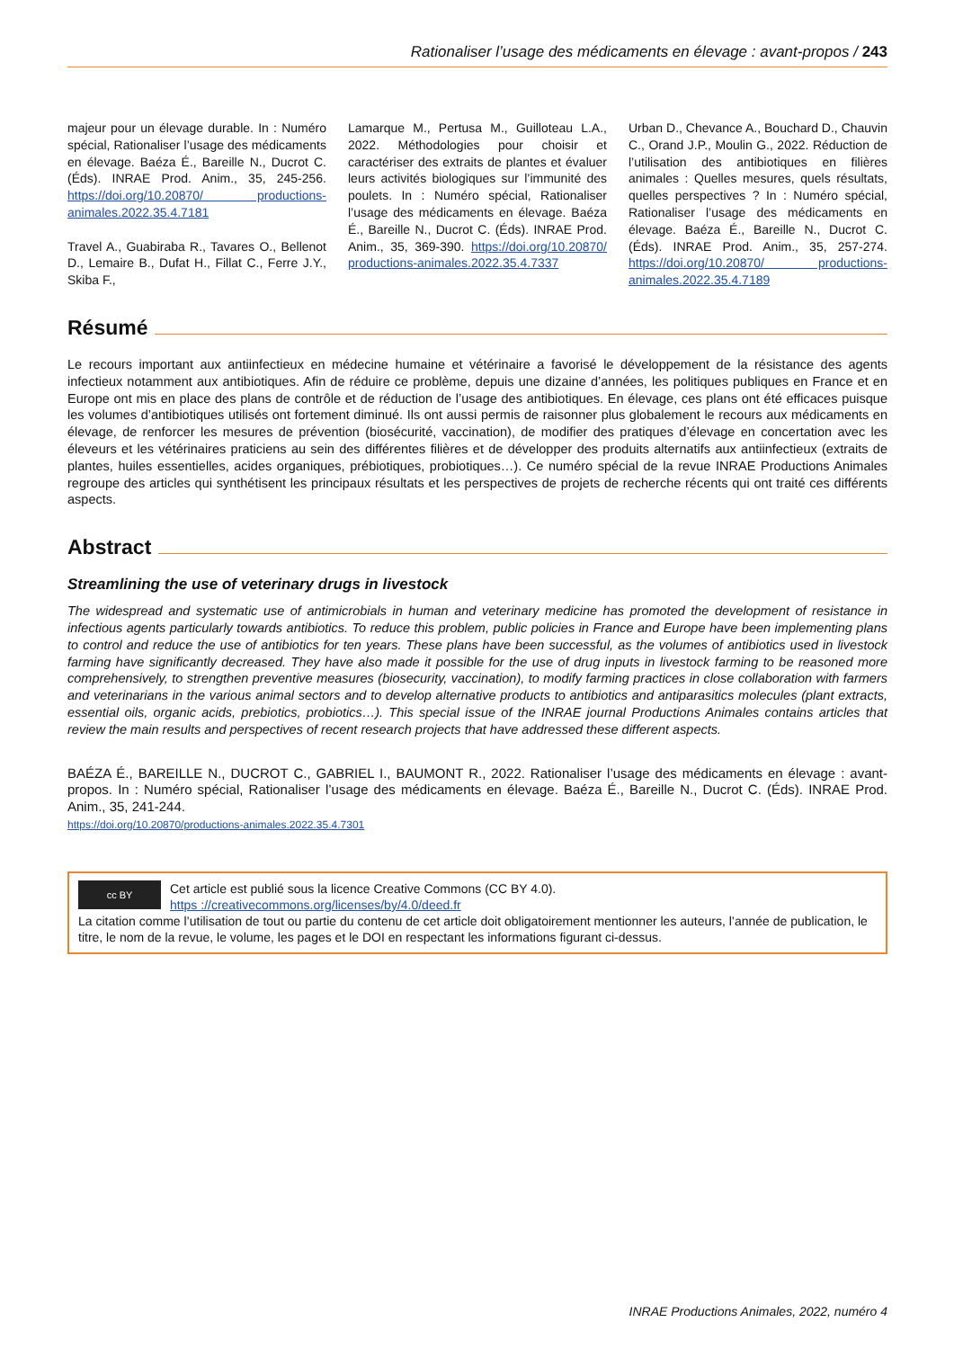Rationaliser l’usage des médicaments en élevage : avant-propos / 243
majeur pour un élevage durable. In : Numéro spécial, Rationaliser l’usage des médicaments en élevage. Baéza É., Bareille N., Ducrot C. (Éds). INRAE Prod. Anim., 35, 245-256. https://doi.org/10.20870/ productions-animales.2022.35.4.7181
Travel A., Guabiraba R., Tavares O., Bellenot D., Lemaire B., Dufat H., Fillat C., Ferre J.Y., Skiba F.,
Lamarque M., Pertusa M., Guilloteau L.A., 2022. Méthodologies pour choisir et caractériser des extraits de plantes et évaluer leurs activités biologiques sur l’immunité des poulets. In : Numéro spécial, Rationaliser l’usage des médicaments en élevage. Baéza É., Bareille N., Ducrot C. (Éds). INRAE Prod. Anim., 35, 369-390. https://doi.org/10.20870/ productions-animales.2022.35.4.7337
Urban D., Chevance A., Bouchard D., Chauvin C., Orand J.P., Moulin G., 2022. Réduction de l’utilisation des antibiotiques en filières animales : Quelles mesures, quels résultats, quelles perspectives ? In : Numéro spécial, Rationaliser l’usage des médicaments en élevage. Baéza É., Bareille N., Ducrot C. (Éds). INRAE Prod. Anim., 35, 257-274. https://doi.org/10.20870/ productions-animales.2022.35.4.7189
Résumé
Le recours important aux antiinfectieux en médecine humaine et vétérinaire a favorisé le développement de la résistance des agents infectieux notamment aux antibiotiques. Afin de réduire ce problème, depuis une dizaine d’années, les politiques publiques en France et en Europe ont mis en place des plans de contrôle et de réduction de l’usage des antibiotiques. En élevage, ces plans ont été efficaces puisque les volumes d’antibiotiques utilisés ont fortement diminué. Ils ont aussi permis de raisonner plus globalement le recours aux médicaments en élevage, de renforcer les mesures de prévention (biosécurité, vaccination), de modifier des pratiques d’élevage en concertation avec les éleveurs et les vétérinaires praticiens au sein des différentes filières et de développer des produits alternatifs aux antiinfectieux (extraits de plantes, huiles essentielles, acides organiques, prébiotiques, probiotiques…). Ce numéro spécial de la revue INRAE Productions Animales regroupe des articles qui synthétisent les principaux résultats et les perspectives de projets de recherche récents qui ont traité ces différents aspects.
Abstract
Streamlining the use of veterinary drugs in livestock
The widespread and systematic use of antimicrobials in human and veterinary medicine has promoted the development of resistance in infectious agents particularly towards antibiotics. To reduce this problem, public policies in France and Europe have been implementing plans to control and reduce the use of antibiotics for ten years. These plans have been successful, as the volumes of antibiotics used in livestock farming have significantly decreased. They have also made it possible for the use of drug inputs in livestock farming to be reasoned more comprehensively, to strengthen preventive measures (biosecurity, vaccination), to modify farming practices in close collaboration with farmers and veterinarians in the various animal sectors and to develop alternative products to antibiotics and antiparasitics molecules (plant extracts, essential oils, organic acids, prebiotics, probiotics…). This special issue of the INRAE journal Productions Animales contains articles that review the main results and perspectives of recent research projects that have addressed these different aspects.
BAÉZA É., BAREILLE N., DUCROT C., GABRIEL I., BAUMONT R., 2022. Rationaliser l’usage des médicaments en élevage : avant-propos. In : Numéro spécial, Rationaliser l’usage des médicaments en élevage. Baéza É., Bareille N., Ducrot C. (Éds). INRAE Prod. Anim., 35, 241-244.
https://doi.org/10.20870/productions-animales.2022.35.4.7301
cc BY Cet article est publié sous la licence Creative Commons (CC BY 4.0).
https ://creativecommons.org/licenses/by/4.0/deed.fr
La citation comme l’utilisation de tout ou partie du contenu de cet article doit obligatoirement mentionner les auteurs, l’année de publication, le titre, le nom de la revue, le volume, les pages et le DOI en respectant les informations figurant ci-dessus.
INRAE Productions Animales, 2022, numéro 4